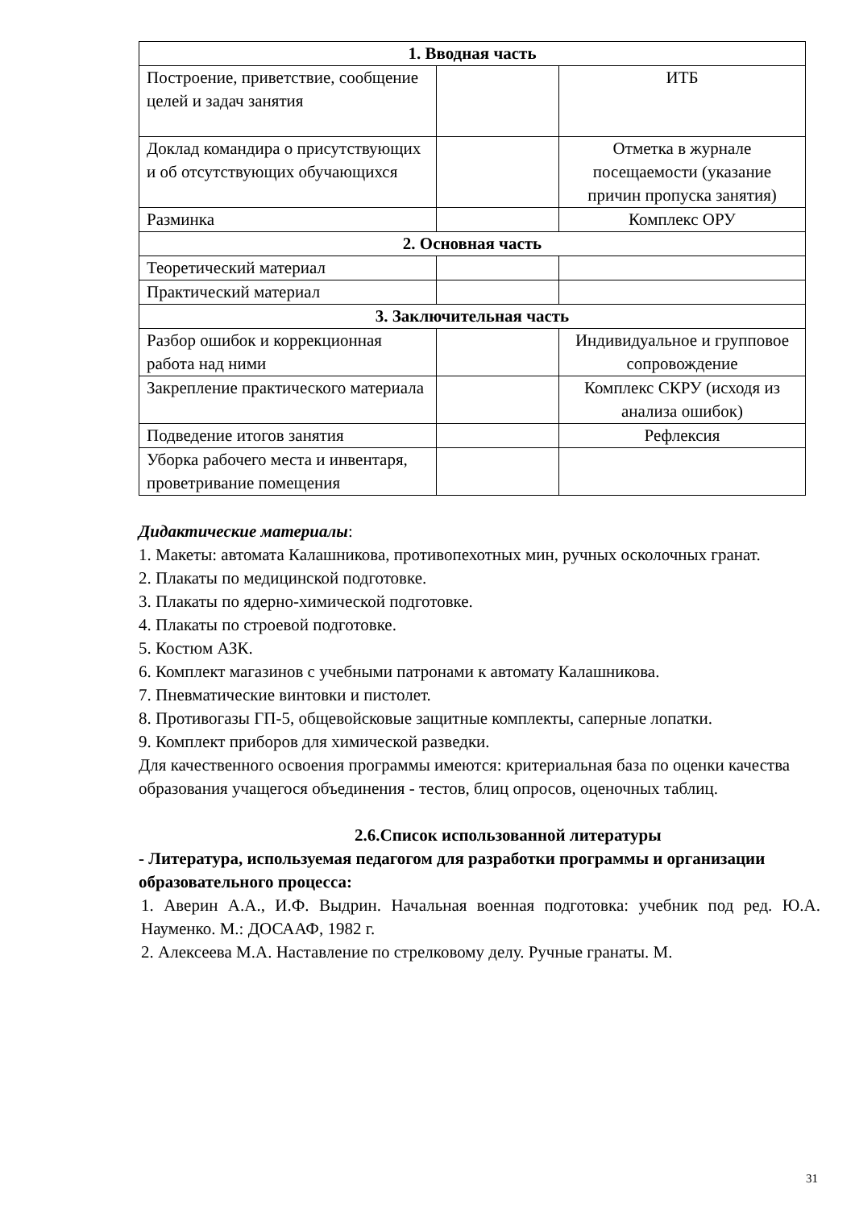| 1. Вводная часть | | |
| Построение, приветствие, сообщение целей и задач занятия | | ИТБ |
| Доклад командира о присутствующих и об отсутствующих обучающихся | | Отметка в журнале посещаемости (указание причин пропуска занятия) |
| Разминка | | Комплекс ОРУ |
| 2. Основная часть | | |
| Теоретический материал | | |
| Практический материал | | |
| 3. Заключительная часть | | |
| Разбор ошибок и коррекционная работа над ними | | Индивидуальное и групповое сопровождение |
| Закрепление практического материала | | Комплекс СКРУ (исходя из анализа ошибок) |
| Подведение итогов занятия | | Рефлексия |
| Уборка рабочего места и инвентаря, проветривание помещения | | |
Дидактические материалы:
1. Макеты: автомата Калашникова, противопехотных мин, ручных осколочных гранат.
2. Плакаты по медицинской подготовке.
3. Плакаты по ядерно-химической подготовке.
4. Плакаты по строевой подготовке.
5. Костюм АЗК.
6. Комплект магазинов с учебными патронами к автомату Калашникова.
7. Пневматические винтовки и пистолет.
8. Противогазы ГП-5, общевойсковые защитные комплекты, саперные лопатки.
9. Комплект приборов для химической разведки.
Для качественного освоения программы имеются: критериальная база по оценки качества образования учащегося объединения - тестов, блиц опросов, оценочных таблиц.
2.6.Список использованной литературы
- Литература, используемая педагогом для разработки программы и организации образовательного процесса:
1. Аверин А.А., И.Ф. Выдрин. Начальная военная подготовка: учебник под ред. Ю.А. Науменко. М.: ДОСААФ, 1982 г.
2. Алексеева М.А. Наставление по стрелковому делу. Ручные гранаты. М.
31